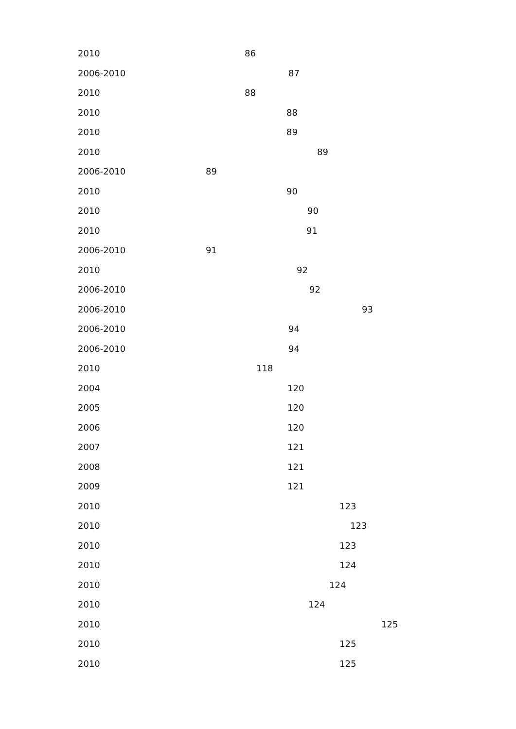2010 86
2006-2010 87
2010 88
2010 88
2010 89
2010 89
2006-2010 89
2010 90
2010 90
2010 91
2006-2010 91
2010 92
2006-2010 92
2006-2010 93
2006-2010 94
2006-2010 94
2010 118
2004 120
2005 120
2006 120
2007 121
2008 121
2009 121
2010 123
2010 123
2010 123
2010 124
2010 124
2010 124
2010 125
2010 125
2010 125